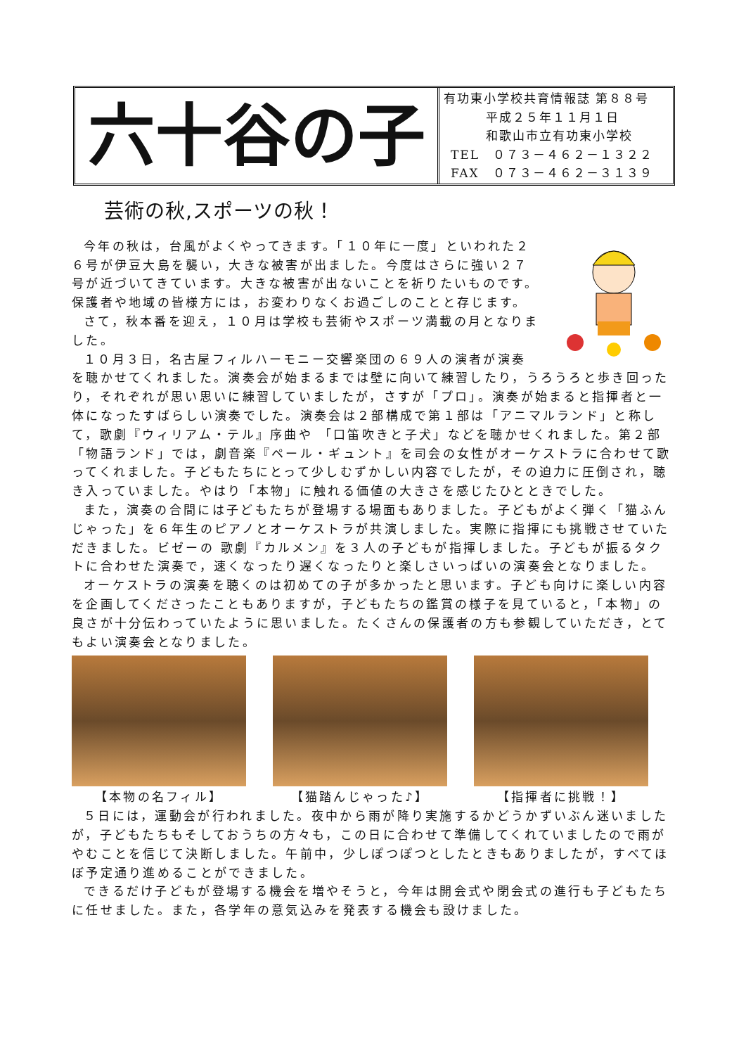六十谷の子
有功東小学校共育情報誌 第８８号
平成２５年１１月１日
和歌山市立有功東小学校
TEL　０７３－４６２－１３２２
FAX　０７３－４６２－３１３９
芸術の秋,スポーツの秋！
今年の秋は，台風がよくやってきます。「１０年に一度」といわれた２６号が伊豆大島を襲い，大きな被害が出ました。今度はさらに強い２７号が近づいてきています。大きな被害が出ないことを祈りたいものです。保護者や地域の皆様方には，お変わりなくお過ごしのことと存じます。
さて，秋本番を迎え，１０月は学校も芸術やスポーツ満載の月となりました。
１０月３日，名古屋フィルハーモニー交響楽団の６９人の演者が演奏を聴かせてくれました。演奏会が始まるまでは壁に向いて練習したり，うろうろと歩き回ったり，それぞれが思い思いに練習していましたが，さすが「プロ」。演奏が始まると指揮者と一体になったすばらしい演奏でした。演奏会は２部構成で第１部は「アニマルランド」と称して，歌劇『ウィリアム・テル』序曲や 「口笛吹きと子犬」などを聴かせくれました。第２部「物語ランド」では，劇音楽『ペール・ギュント』を司会の女性がオーケストラに合わせて歌ってくれました。子どもたちにとって少しむずかしい内容でしたが，その迫力に圧倒され，聴き入っていました。やはり「本物」に触れる価値の大きさを感じたひとときでした。
また，演奏の合間には子どもたちが登場する場面もありました。子どもがよく弾く「猫ふんじゃった」を６年生のピアノとオーケストラが共演しました。実際に指揮にも挑戦させていただきました。ビゼーの 歌劇『カルメン』を３人の子どもが指揮しました。子どもが振るタクトに合わせた演奏で，速くなったり遅くなったりと楽しさいっぱいの演奏会となりました。
オーケストラの演奏を聴くのは初めての子が多かったと思います。子ども向けに楽しい内容を企画してくださったこともありますが，子どもたちの鑑賞の様子を見ていると，「本物」の良さが十分伝わっていたように思いました。たくさんの保護者の方も参観していただき，とてもよい演奏会となりました。
【本物の名フィル】 【猫踏んじゃった♪】 【指揮者に挑戦！】
５日には，運動会が行われました。夜中から雨が降り実施するかどうかずいぶん迷いましたが，子どもたちもそしておうちの方々も，この日に合わせて準備してくれていましたので雨がやむことを信じて決断しました。午前中，少しぽつぽつとしたときもありましたが，すべてほぼ予定通り進めることができました。
できるだけ子どもが登場する機会を増やそうと，今年は開会式や閉会式の進行も子どもたちに任せました。また，各学年の意気込みを発表する機会も設けました。